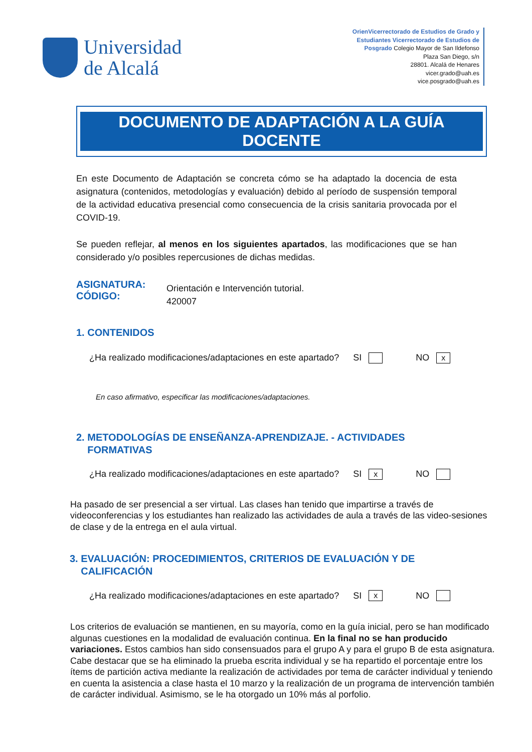Universidad
de Alcalá
OrienVicerrectorado de Estudios de Grado y Estudiantes Vicerrectorado de Estudios de Posgrado Colegio Mayor de San Ildefonso
Plaza San Diego, s/n
28801. Alcalá de Henares
vicer.grado@uah.es
vice.posgrado@uah.es
DOCUMENTO DE ADAPTACIÓN A LA GUÍA
DOCENTE
En este Documento de Adaptación se concreta cómo se ha adaptado la docencia de esta asignatura (contenidos, metodologías y evaluación) debido al período de suspensión temporal de la actividad educativa presencial como consecuencia de la crisis sanitaria provocada por el COVID-19.
Se pueden reflejar, al menos en los siguientes apartados, las modificaciones que se han considerado y/o posibles repercusiones de dichas medidas.
ASIGNATURA:
CÓDIGO:
Orientación e Intervención tutorial.
420007
1. CONTENIDOS
¿Ha realizado modificaciones/adaptaciones en este apartado? SI NO x
En caso afirmativo, especificar las modificaciones/adaptaciones.
2. METODOLOGÍAS DE ENSEÑANZA-APRENDIZAJE. - ACTIVIDADES
FORMATIVAS
¿Ha realizado modificaciones/adaptaciones en este apartado? SI x NO
Ha pasado de ser presencial a ser virtual. Las clases han tenido que impartirse a través de videoconferencias y los estudiantes han realizado las actividades de aula a través de las video-sesiones de clase y de la entrega en el aula virtual.
3. EVALUACIÓN: PROCEDIMIENTOS, CRITERIOS DE EVALUACIÓN Y DE
CALIFICACIÓN
¿Ha realizado modificaciones/adaptaciones en este apartado? SI x NO
Los criterios de evaluación se mantienen, en su mayoría, como en la guía inicial, pero se han modificado algunas cuestiones en la modalidad de evaluación continua. En la final no se han producido variaciones. Estos cambios han sido consensuados para el grupo A y para el grupo B de esta asignatura. Cabe destacar que se ha eliminado la prueba escrita individual y se ha repartido el porcentaje entre los ítems de partición activa mediante la realización de actividades por tema de carácter individual y teniendo en cuenta la asistencia a clase hasta el 10 marzo y la realización de un programa de intervención también de carácter individual. Asimismo, se le ha otorgado un 10% más al porfolio.